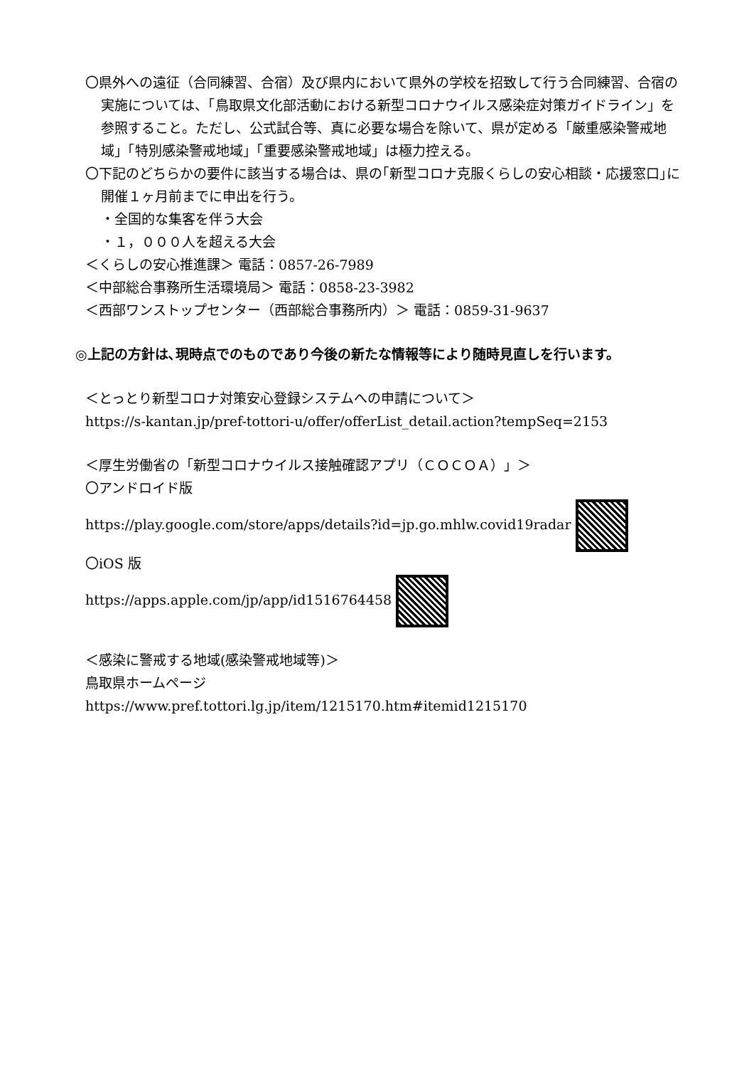〇県外への遠征（合同練習、合宿）及び県内において県外の学校を招致して行う合同練習、合宿の実施については、「鳥取県文化部活動における新型コロナウイルス感染症対策ガイドライン」を参照すること。ただし、公式試合等、真に必要な場合を除いて、県が定める「厳重感染警戒地域」「特別感染警戒地域」「重要感染警戒地域」は極力控える。
〇下記のどちらかの要件に該当する場合は、県の｢新型コロナ克服くらしの安心相談・応援窓口｣に開催１ヶ月前までに申出を行う。
・全国的な集客を伴う大会
・１，０００人を超える大会
＜くらしの安心推進課＞ 電話：0857-26-7989
＜中部総合事務所生活環境局＞ 電話：0858-23-3982
＜西部ワンストップセンター（西部総合事務所内）＞ 電話：0859-31-9637
◎上記の方針は､現時点でのものであり今後の新たな情報等により随時見直しを行います。
＜とっとり新型コロナ対策安心登録システムへの申請について＞
https://s-kantan.jp/pref-tottori-u/offer/offerList_detail.action?tempSeq=2153
＜厚生労働省の「新型コロナウイルス接触確認アプリ（ＣＯＣＯＡ）」＞
〇アンドロイド版
https://play.google.com/store/apps/details?id=jp.go.mhlw.covid19radar
〇iOS 版
https://apps.apple.com/jp/app/id1516764458
＜感染に警戒する地域(感染警戒地域等)＞
鳥取県ホームページ
https://www.pref.tottori.lg.jp/item/1215170.htm#itemid1215170